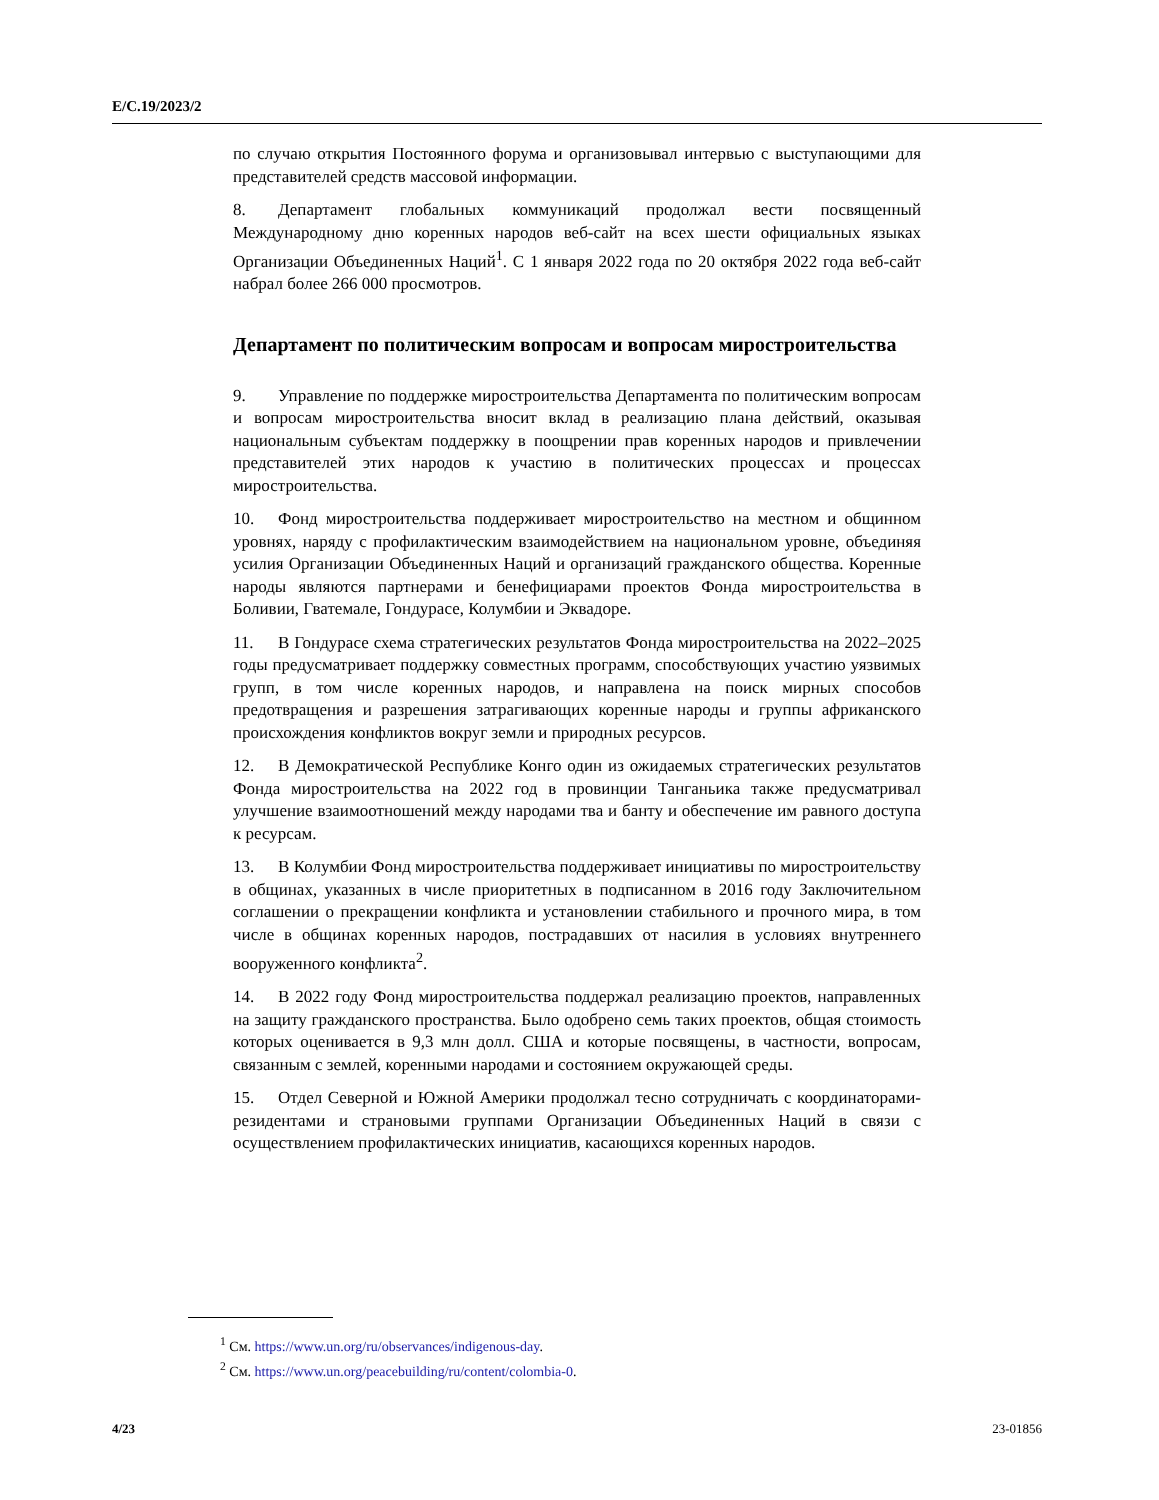E/C.19/2023/2
по случаю открытия Постоянного форума и организовывал интервью с выступающими для представителей средств массовой информации.
8. Департамент глобальных коммуникаций продолжал вести посвященный Международному дню коренных народов веб-сайт на всех шести официальных языках Организации Объединенных Наций<sup>1</sup>. С 1 января 2022 года по 20 октября 2022 года веб-сайт набрал более 266 000 просмотров.
Департамент по политическим вопросам и вопросам миростроительства
9. Управление по поддержке миростроительства Департамента по политическим вопросам и вопросам миростроительства вносит вклад в реализацию плана действий, оказывая национальным субъектам поддержку в поощрении прав коренных народов и привлечении представителей этих народов к участию в политических процессах и процессах миростроительства.
10. Фонд миростроительства поддерживает миростроительство на местном и общинном уровнях, наряду с профилактическим взаимодействием на национальном уровне, объединяя усилия Организации Объединенных Наций и организаций гражданского общества. Коренные народы являются партнерами и бенефициарами проектов Фонда миростроительства в Боливии, Гватемале, Гондурасе, Колумбии и Эквадоре.
11. В Гондурасе схема стратегических результатов Фонда миростроительства на 2022–2025 годы предусматривает поддержку совместных программ, способствующих участию уязвимых групп, в том числе коренных народов, и направлена на поиск мирных способов предотвращения и разрешения затрагивающих коренные народы и группы африканского происхождения конфликтов вокруг земли и природных ресурсов.
12. В Демократической Республике Конго один из ожидаемых стратегических результатов Фонда миростроительства на 2022 год в провинции Танганьика также предусматривал улучшение взаимоотношений между народами тва и банту и обеспечение им равного доступа к ресурсам.
13. В Колумбии Фонд миростроительства поддерживает инициативы по миростроительству в общинах, указанных в числе приоритетных в подписанном в 2016 году Заключительном соглашении о прекращении конфликта и установлении стабильного и прочного мира, в том числе в общинах коренных народов, пострадавших от насилия в условиях внутреннего вооруженного конфликта<sup>2</sup>.
14. В 2022 году Фонд миростроительства поддержал реализацию проектов, направленных на защиту гражданского пространства. Было одобрено семь таких проектов, общая стоимость которых оценивается в 9,3 млн долл. США и которые посвящены, в частности, вопросам, связанным с землей, коренными народами и состоянием окружающей среды.
15. Отдел Северной и Южной Америки продолжал тесно сотрудничать с координаторами-резидентами и страновыми группами Организации Объединенных Наций в связи с осуществлением профилактических инициатив, касающихся коренных народов.
<sup>1</sup> См. https://www.un.org/ru/observances/indigenous-day.
<sup>2</sup> См. https://www.un.org/peacebuilding/ru/content/colombia-0.
4/23 23-01856